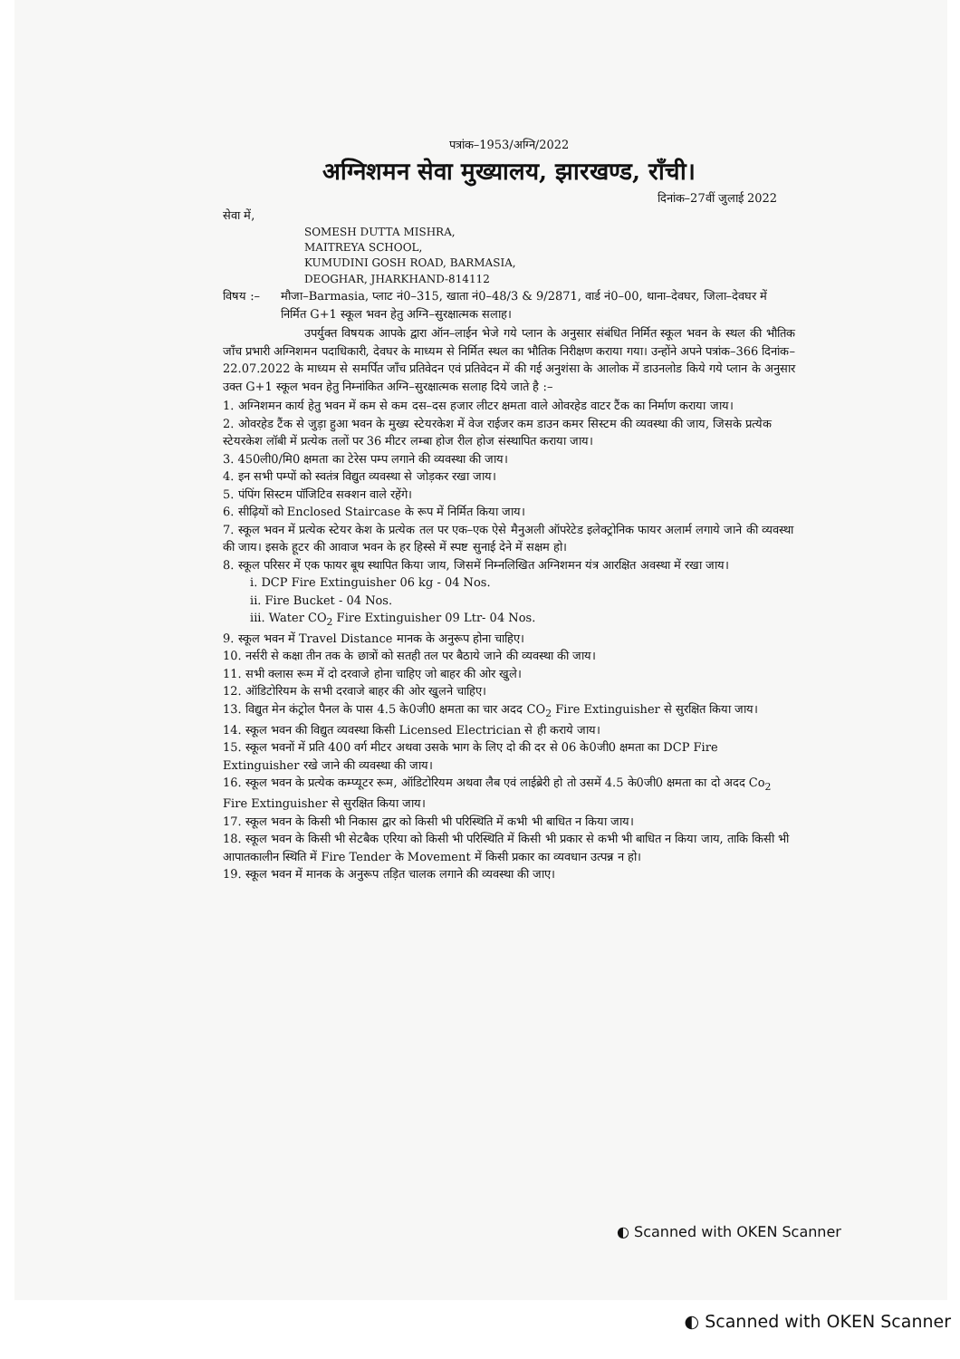पत्रांक–1953/अग्नि/2022
अग्निशमन सेवा मुख्यालय, झारखण्ड, राँची।
दिनांक–27वीं जुलाई 2022
सेवा में,
SOMESH DUTTA MISHRA,
MAITREYA SCHOOL,
KUMUDINI GOSH ROAD, BARMASIA,
DEOGHAR, JHARKHAND-814112
विषय :– मौजा–Barmasia, प्लाट नं0–315, खाता नं0–48/3 & 9/2871, वार्ड नं0–00, थाना–देवघर, जिला–देवघर में निर्मित G+1 स्कूल भवन हेतु अग्नि–सुरक्षात्मक सलाह।
उपर्युक्त विषयक आपके द्वारा ऑन–लाईन भेजे गये प्लान के अनुसार संबंधित निर्मित स्कूल भवन के स्थल की भौतिक जाँच प्रभारी अग्निशमन पदाधिकारी, देवघर के माध्यम से निर्मित स्थल का भौतिक निरीक्षण कराया गया। उन्होंने अपने पत्रांक–366 दिनांक–22.07.2022 के माध्यम से समर्पित जाँच प्रतिवेदन एवं प्रतिवेदन में की गई अनुशंसा के आलोक में डाउनलोड किये गये प्लान के अनुसार उक्त G+1 स्कूल भवन हेतु निम्नांकित अग्नि–सुरक्षात्मक सलाह दिये जाते है :–
1. अग्निशमन कार्य हेतु भवन में कम से कम दस–दस हजार लीटर क्षमता वाले ओवरहेड वाटर टैंक का निर्माण कराया जाय।
2. ओवरहेड टैंक से जुड़ा हुआ भवन के मुख्य स्टेयरकेश में वेज राईजर कम डाउन कमर सिस्टम की व्यवस्था की जाय, जिसके प्रत्येक स्टेयरकेश लॉबी में प्रत्येक तलों पर 36 मीटर लम्बा होज रील होज संस्थापित कराया जाय।
3. 450ली0/मि0 क्षमता का टेरेस पम्प लगाने की व्यवस्था की जाय।
4. इन सभी पम्पों को स्वतंत्र विद्युत व्यवस्था से जोड़कर रखा जाय।
5. पंपिंग सिस्टम पॉजिटिव सक्शन वाले रहेंगे।
6. सीढ़ियों को Enclosed Staircase के रूप में निर्मित किया जाय।
7. स्कूल भवन में प्रत्येक स्टेयर केश के प्रत्येक तल पर एक–एक ऐसे मैनुअली ऑपरेटेड इलेक्ट्रोनिक फायर अलार्म लगाये जाने की व्यवस्था की जाय। इसके हूटर की आवाज भवन के हर हिस्से में स्पष्ट सुनाई देने में सक्षम हो।
8. स्कूल परिसर में एक फायर बूथ स्थापित किया जाय, जिसमें निम्नलिखित अग्निशमन यंत्र आरक्षित अवस्था में रखा जाय।
i. DCP Fire Extinguisher 06 kg - 04 Nos.
ii. Fire Bucket - 04 Nos.
iii. Water CO<sub>2</sub> Fire Extinguisher 09 Ltr- 04 Nos.
9. स्कूल भवन में Travel Distance मानक के अनुरूप होना चाहिए।
10. नर्सरी से कक्षा तीन तक के छात्रों को सतही तल पर बैठाये जाने की व्यवस्था की जाय।
11. सभी क्लास रूम में दो दरवाजे होना चाहिए जो बाहर की ओर खुले।
12. ऑडिटोरियम के सभी दरवाजे बाहर की ओर खुलने चाहिए।
13. विद्युत मेन कंट्रोल पैनल के पास 4.5 के0जी0 क्षमता का चार अदद CO<sub>2</sub> Fire Extinguisher से सुरक्षित किया जाय।
14. स्कूल भवन की विद्युत व्यवस्था किसी Licensed Electrician से ही कराये जाय।
15. स्कूल भवनों में प्रति 400 वर्ग मीटर अथवा उसके भाग के लिए दो की दर से 06 के0जी0 क्षमता का DCP Fire Extinguisher रखे जाने की व्यवस्था की जाय।
16. स्कूल भवन के प्रत्येक कम्प्यूटर रूम, ऑडिटोरियम अथवा लैब एवं लाईब्रेरी हो तो उसमें 4.5 के0जी0 क्षमता का दो अदद Co<sub>2</sub> Fire Extinguisher से सुरक्षित किया जाय।
17. स्कूल भवन के किसी भी निकास द्वार को किसी भी परिस्थिति में कभी भी बाधित न किया जाय।
18. स्कूल भवन के किसी भी सेटबैक एरिया को किसी भी परिस्थिति में किसी भी प्रकार से कभी भी बाधित न किया जाय, ताकि किसी भी आपातकालीन स्थिति में Fire Tender के Movement में किसी प्रकार का व्यवधान उत्पन्न न हो।
19. स्कूल भवन में मानक के अनुरूप तड़ित चालक लगाने की व्यवस्था की जाए।
◐ Scanned with OKEN Scanner
◐ Scanned with OKEN Scanner